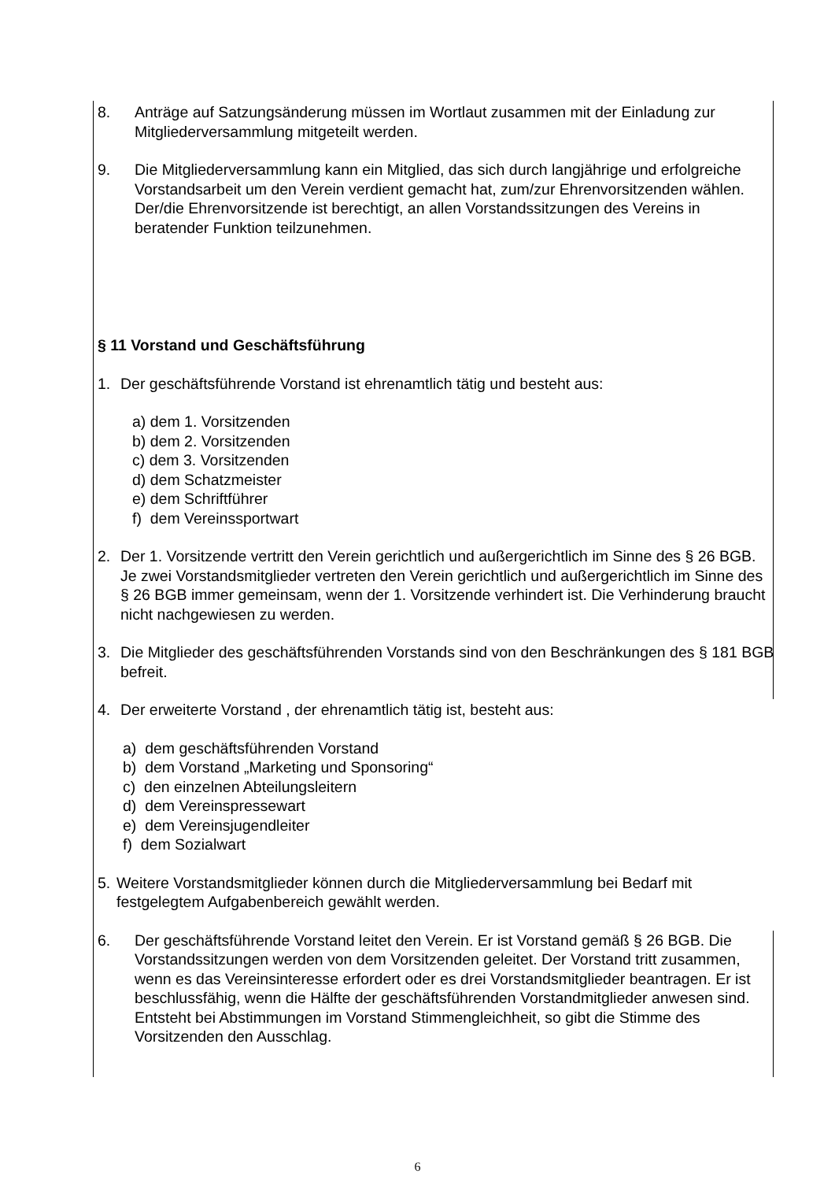8. Anträge auf Satzungsänderung müssen im Wortlaut zusammen mit der Einladung zur Mitgliederversammlung mitgeteilt werden.
9. Die Mitgliederversammlung kann ein Mitglied, das sich durch langjährige und erfolgreiche Vorstandsarbeit um den Verein verdient gemacht hat, zum/zur Ehrenvorsitzenden wählen. Der/die Ehrenvorsitzende ist berechtigt, an allen Vorstandssitzungen des Vereins in beratender Funktion teilzunehmen.
§ 11 Vorstand und Geschäftsführung
1. Der geschäftsführende Vorstand ist ehrenamtlich tätig und besteht aus:
a) dem 1. Vorsitzenden
b) dem 2. Vorsitzenden
c) dem 3. Vorsitzenden
d) dem Schatzmeister
e) dem Schriftführer
f) dem Vereinssportwart
2. Der 1. Vorsitzende vertritt den Verein gerichtlich und außergerichtlich im Sinne des § 26 BGB. Je zwei Vorstandsmitglieder vertreten den Verein gerichtlich und außergerichtlich im Sinne des § 26 BGB immer gemeinsam, wenn der 1. Vorsitzende verhindert ist. Die Verhinderung braucht nicht nachgewiesen zu werden.
3. Die Mitglieder des geschäftsführenden Vorstands sind von den Beschränkungen des § 181 BGB befreit.
4. Der erweiterte Vorstand , der ehrenamtlich tätig ist, besteht aus:
a) dem geschäftsführenden Vorstand
b) dem Vorstand „Marketing und Sponsoring“
c) den einzelnen Abteilungsleitern
d) dem Vereinspressewart
e) dem Vereinsjugendleiter
f) dem Sozialwart
5. Weitere Vorstandsmitglieder können durch die Mitgliederversammlung bei Bedarf mit festgelegtem Aufgabenbereich gewählt werden.
6. Der geschäftsführende Vorstand leitet den Verein. Er ist Vorstand gemäß § 26 BGB. Die Vorstandssitzungen werden von dem Vorsitzenden geleitet. Der Vorstand tritt zusammen, wenn es das Vereinsinteresse erfordert oder es drei Vorstandsmitglieder beantragen. Er ist beschlussfähig, wenn die Hälfte der geschäftsführenden Vorstandmitglieder anwesen sind. Entsteht bei Abstimmungen im Vorstand Stimmengleichheit, so gibt die Stimme des Vorsitzenden den Ausschlag.
6